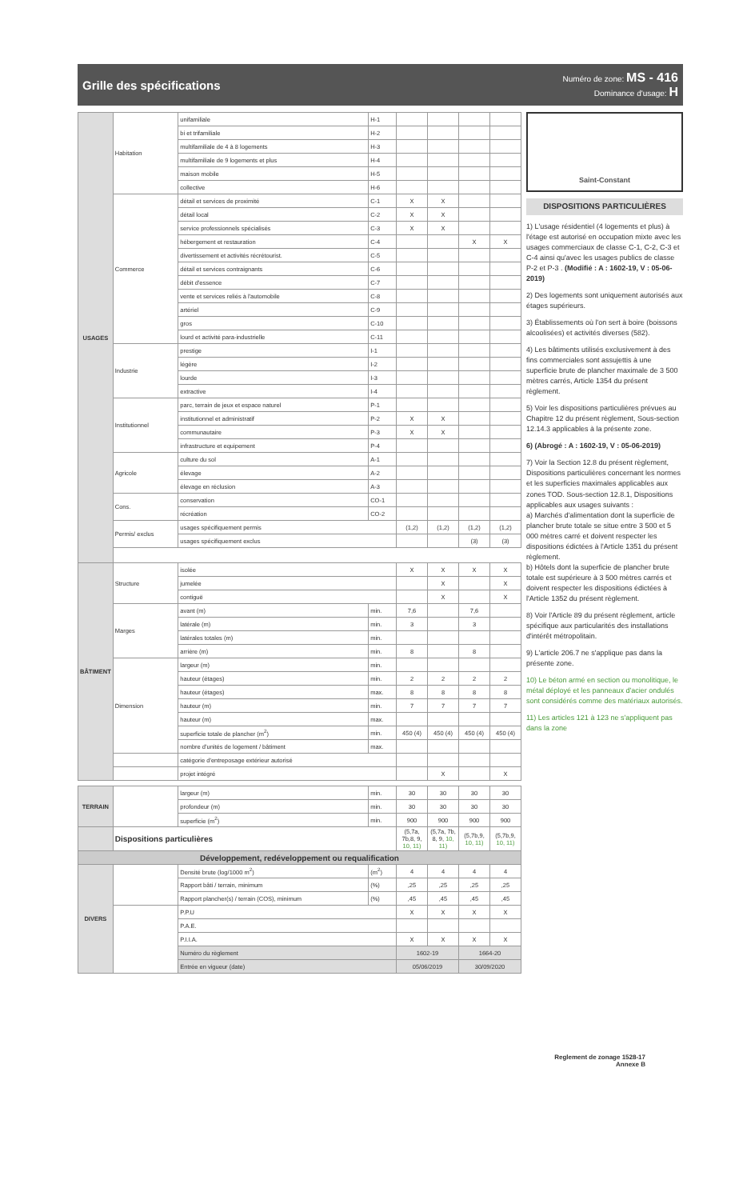Grille des spécifications
Numéro de zone: MS - 416
Dominance d'usage: H
| USAGES | Habitation | unifamiliale | H-1 | | | | |
| | | bi et trifamiliale | H-2 | | | | |
| | | multifamiliale de 4 à 8 logements | H-3 | | | | |
| | | multifamiliale de 9 logements et plus | H-4 | | | | |
| | | maison mobile | H-5 | | | | |
| | | collective | H-6 | | | | |
| | Commerce | détail et services de proximité | C-1 | X | X | | |
| | | détail local | C-2 | X | X | | |
| | | service professionnels spécialisés | C-3 | X | X | | |
| | | hébergement et restauration | C-4 | | | X | X |
| | | divertissement et activités récrétourist. | C-5 | | | | |
| | | détail et services contraignants | C-6 | | | | |
| | | débit d'essence | C-7 | | | | |
| | | vente et services reliés à l'automobile | C-8 | | | | |
| | | artériel | C-9 | | | | |
| | | gros | C-10 | | | | |
| | | lourd et activité para-industrielle | C-11 | | | | |
| | Industrie | prestige | I-1 | | | | |
| | | légère | I-2 | | | | |
| | | lourde | I-3 | | | | |
| | | extractive | I-4 | | | | |
| | Institutionnel | parc, terrain de jeux et espace naturel | P-1 | | | | |
| | | institutionnel et administratif | P-2 | X | X | | |
| | | communautaire | P-3 | X | X | | |
| | | infrastructure et equipement | P-4 | | | | |
| | Agricole | culture du sol | A-1 | | | | |
| | | élevage | A-2 | | | | |
| | | élevage en réclusion | A-3 | | | | |
| | Cons. | conservation | CO-1 | | | | |
| | | récréation | CO-2 | | | | |
| | Permis/ exclus | usages spécifiquement permis | | (1,2) | (1,2) | (1,2) | (1,2) |
| | | usages spécifiquement exclus | | | | (3) | (3) |
| BÂTIMENT | Structure | isolée | | X | X | X | X |
| | | jumelée | | | X | | X |
| | | contiguë | | | X | | X |
| | Marges | avant (m) | min. | 7,6 | | 7,6 | |
| | | latérale (m) | min. | 3 | | 3 | |
| | | latérales totales (m) | min. | | | | |
| | | arrière (m) | min. | 8 | | 8 | |
| | Dimension | largeur (m) | min. | | | | |
| | | hauteur (étages) | min. | 2 | 2 | 2 | 2 |
| | | hauteur (étages) | max. | 8 | 8 | 8 | 8 |
| | | hauteur (m) | min. | 7 | 7 | 7 | 7 |
| | | hauteur (m) | max. | | | | |
| | | superficie totale de plancher (m<sup>2</sup>) | min. | 450 (4) | 450 (4) | 450 (4) | 450 (4) |
| | | nombre d'unités de logement / bâtiment | max. | | | | |
| | | catégorie d'entreposage extérieur autorisé | | | | | |
| | | projet intégré | | | X | | X |
| TERRAIN | | largeur (m) | min. | 30 | 30 | 30 | 30 |
| | | profondeur (m) | min. | 30 | 30 | 30 | 30 |
| | | superficie (m<sup>2</sup>) | min. | 900 | 900 | 900 | 900 |
| | Dispositions particulières | | | (5,7a, 7b,8, 9, 10, 11) | (5,7a, 7b, 8, 9, 10, 11) | (5,7b,9, 10, 11) | (5,7b,9, 10, 11) |
| Développement, redéveloppement ou requalification | | | | | | | |
| DIVERS | | Densité brute (log/1000 m<sup>2</sup>) | (m<sup>2</sup>) | 4 | 4 | 4 | 4 |
| | | Rapport bâti / terrain, minimum | (%) | ,25 | ,25 | ,25 | ,25 |
| | | Rapport plancher(s) / terrain (COS), minimum | (%) | ,45 | ,45 | ,45 | ,45 |
| | | P.P.U | | X | X | X | X |
| | | P.A.E. | | | | | |
| | | P.I.I.A. | | X | X | X | X |
| | | Numéro du règlement | | 1602-19 | | 1664-20 | |
| | | Entrée en vigueur (date) | | 05/06/2019 | | 30/09/2020 | |
Saint-Constant
DISPOSITIONS PARTICULIÈRES
1) L'usage résidentiel (4 logements et plus) à l'étage est autorisé en occupation mixte avec les usages commerciaux de classe C-1, C-2, C-3 et C-4 ainsi qu'avec les usages publics de classe P-2 et P-3 . (Modifié : A : 1602-19, V : 05-06-2019)
2) Des logements sont uniquement autorisés aux étages supérieurs.
3) Établissements où l'on sert à boire (boissons alcoolisées) et activités diverses (582).
4) Les bâtiments utilisés exclusivement à des fins commerciales sont assujettis à une superficie brute de plancher maximale de 3 500 mètres carrés, Article 1354 du présent règlement.
5) Voir les dispositions particulières prévues au Chapitre 12 du présent règlement, Sous-section 12.14.3 applicables à la présente zone.
6) (Abrogé : A : 1602-19, V : 05-06-2019)
7) Voir la Section 12.8 du présent règlement, Dispositions particulières concernant les normes et les superficies maximales applicables aux zones TOD. Sous-section 12.8.1, Dispositions applicables aux usages suivants :
a) Marchés d'alimentation dont la superficie de plancher brute totale se situe entre 3 500 et 5 000 mètres carré et doivent respecter les dispositions édictées à l'Article 1351 du présent règlement.
b) Hôtels dont la superficie de plancher brute totale est supérieure à 3 500 mètres carrés et doivent respecter les dispositions édictées à l'Article 1352 du présent règlement.
8) Voir l'Article 89 du présent règlement, article spécifique aux particularités des installations d'intérêt métropolitain.
9) L'article 206.7 ne s'applique pas dans la présente zone.
10) Le béton armé en section ou monolitique, le métal déployé et les panneaux d'acier ondulés sont considérés comme des matériaux autorisés.
11) Les articles 121 à 123 ne s'appliquent pas dans la zone
Reglement de zonage 1528-17
Annexe B